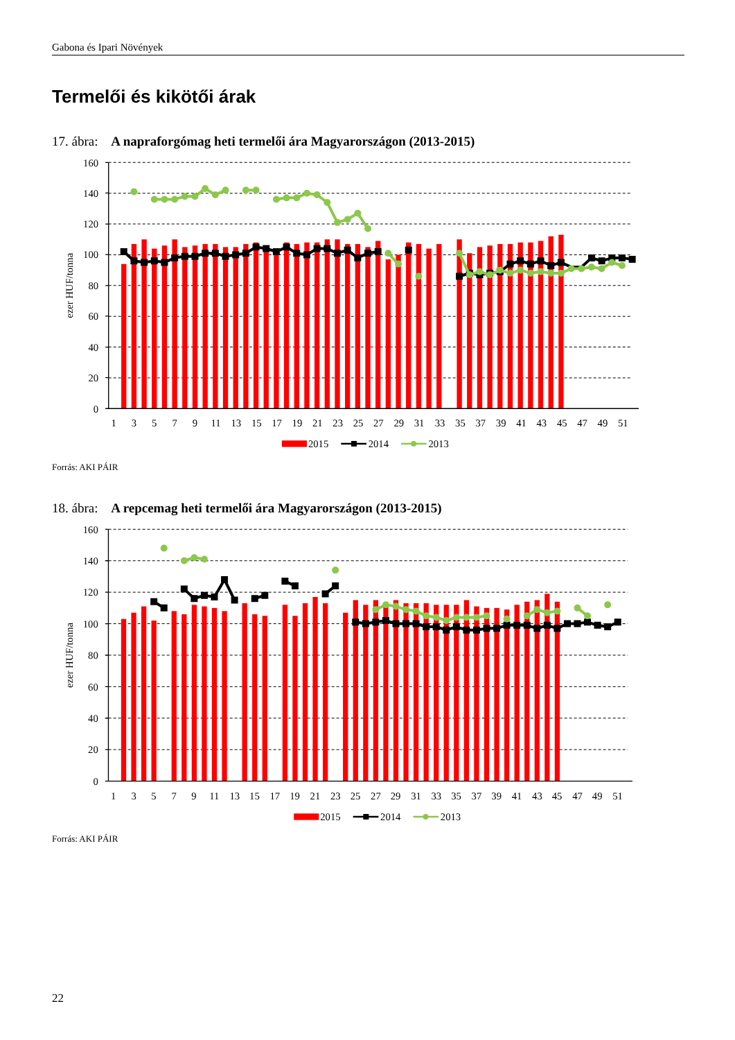Gabona és Ipari Növények
Termelői és kikötői árak
17. ábra: A napraforgómag heti termelői ára Magyarországon (2013-2015)
160
140
120
100
80
60
40
20
0
ezer HUF/tonna
1
3
5
7
9
11
13
15
17
19
21
23
25
27
29
31
33
35
37
39
41
43
45
47
49
51
2015
2014
2013
Forrás: AKI PÁIR
18. ábra: A repcemag heti termelői ára Magyarországon (2013-2015)
160
140
120
100
80
60
40
20
0
ezer HUF/tonna
1
3
5
7
9
11
13
15
17
19
21
23
25
27
29
31
33
35
37
39
41
43
45
47
49
51
2015
2014
2013
Forrás: AKI PÁIR
22